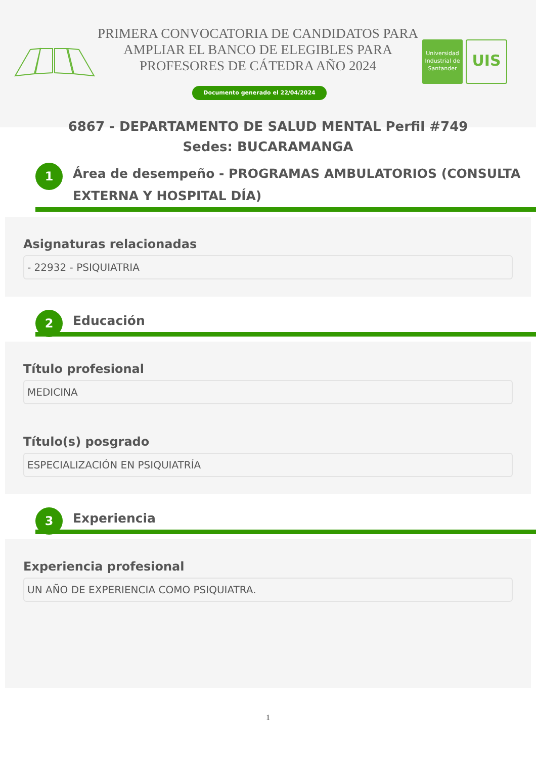PRIMERA CONVOCATORIA DE CANDIDATOS PARA AMPLIAR EL BANCO DE ELEGIBLES PARA PROFESORES DE CÁTEDRA AÑO 2024
Universidad Industrial de Santander
UIS
Documento generado el 22/04/2024
6867 - DEPARTAMENTO DE SALUD MENTAL Perfil #749
Sedes: BUCARAMANGA
1 Área de desempeño - PROGRAMAS AMBULATORIOS (CONSULTA EXTERNA Y HOSPITAL DÍA)
Asignaturas relacionadas
- 22932 - PSIQUIATRIA
2 Educación
Título profesional
MEDICINA
Título(s) posgrado
ESPECIALIZACIÓN EN PSIQUIATRÍA
3 Experiencia
Experiencia profesional
UN AÑO DE EXPERIENCIA COMO PSIQUIATRA.
1